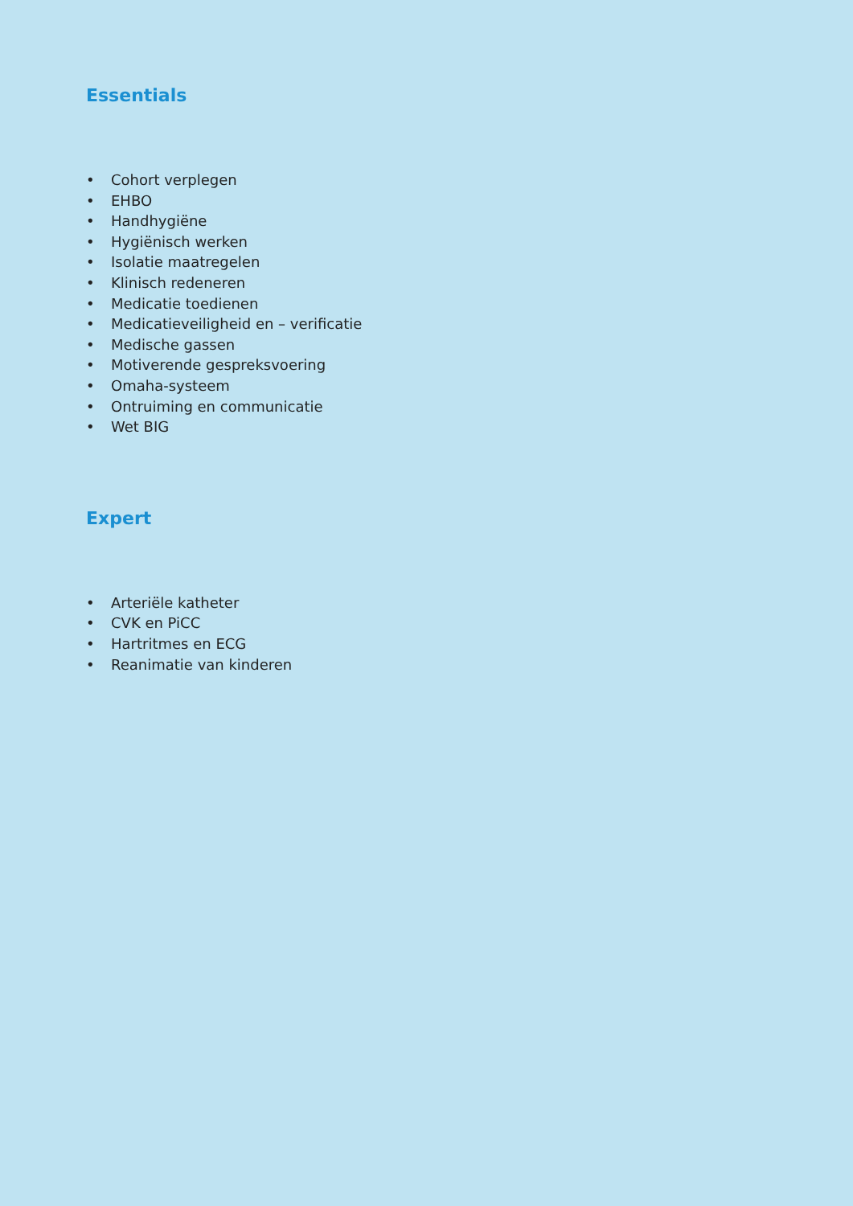Essentials
• Cohort verplegen
• EHBO
• Handhygiëne
• Hygiënisch werken
• Isolatie maatregelen
• Klinisch redeneren
• Medicatie toedienen
• Medicatieveiligheid en – verificatie
• Medische gassen
• Motiverende gespreksvoering
• Omaha-systeem
• Ontruiming en communicatie
• Wet BIG
Expert
• Arteriële katheter
• CVK en PiCC
• Hartritmes en ECG
• Reanimatie van kinderen